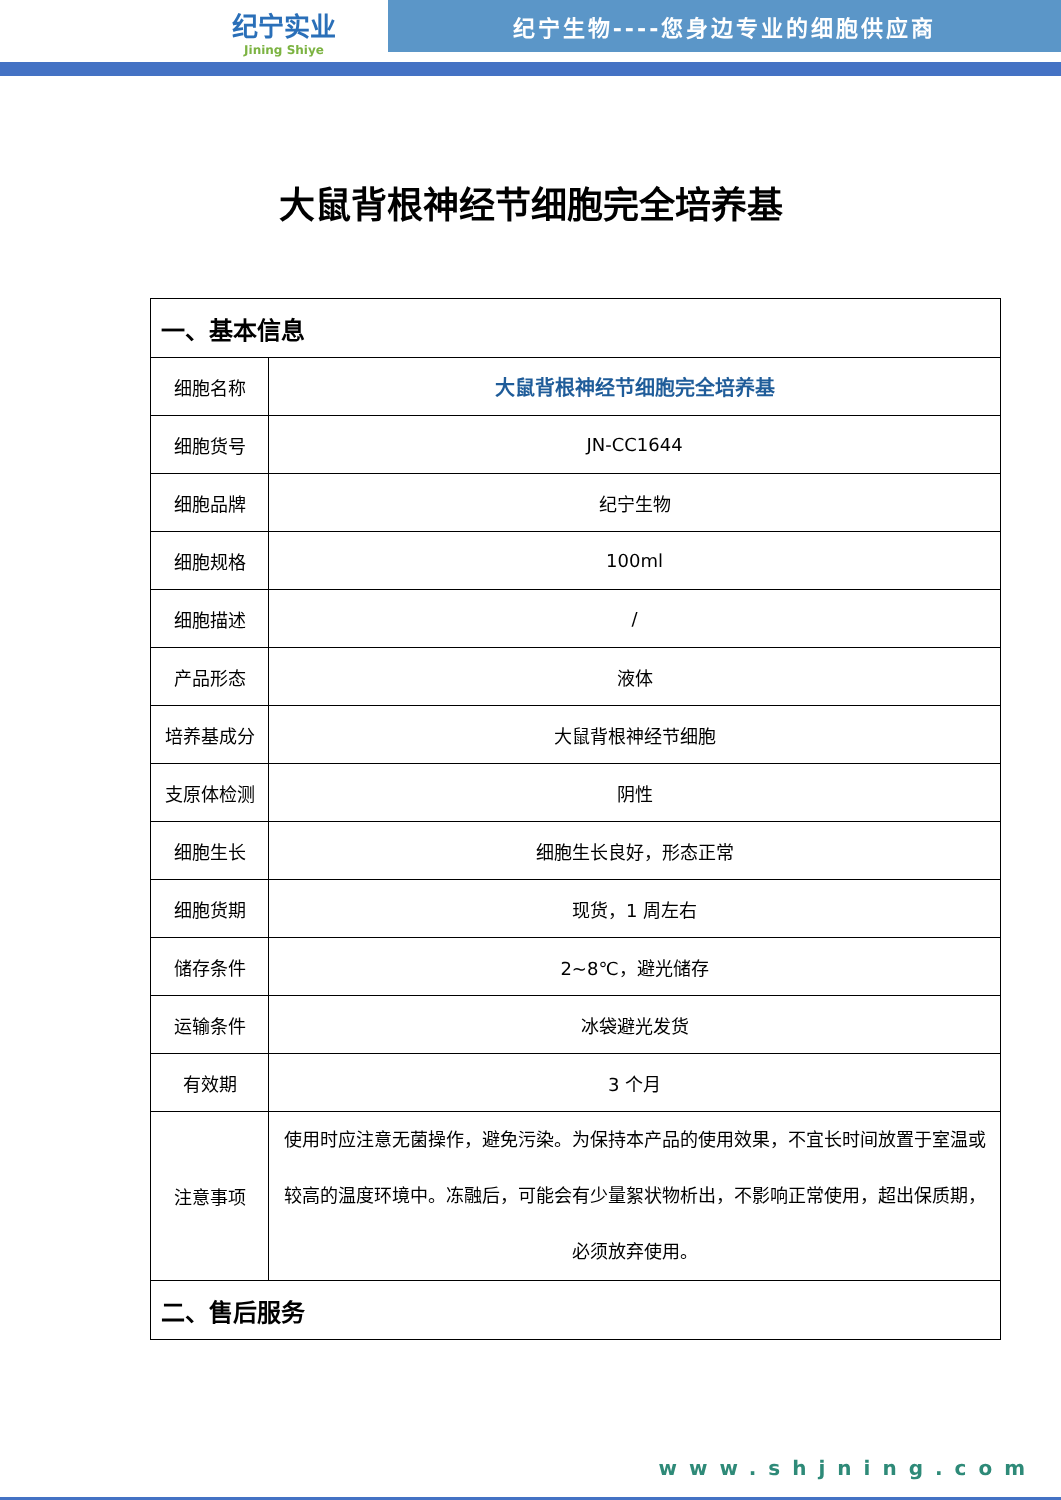纪宁实业
Jining Shiye
纪宁生物----您身边专业的细胞供应商
大鼠背根神经节细胞完全培养基
| 一、基本信息 | |
| --- | --- |
| 细胞名称 | 大鼠背根神经节细胞完全培养基 |
| 细胞货号 | JN-CC1644 |
| 细胞品牌 | 纪宁生物 |
| 细胞规格 | 100ml |
| 细胞描述 | / |
| 产品形态 | 液体 |
| 培养基成分 | 大鼠背根神经节细胞 |
| 支原体检测 | 阴性 |
| 细胞生长 | 细胞生长良好，形态正常 |
| 细胞货期 | 现货，1 周左右 |
| 储存条件 | 2~8℃，避光储存 |
| 运输条件 | 冰袋避光发货 |
| 有效期 | 3 个月 |
| 注意事项 | 使用时应注意无菌操作，避免污染。为保持本产品的使用效果，不宜长时间放置于室温或较高的温度环境中。冻融后，可能会有少量絮状物析出，不影响正常使用，超出保质期，必须放弃使用。 |
| 二、售后服务 | |
www.shjning.com